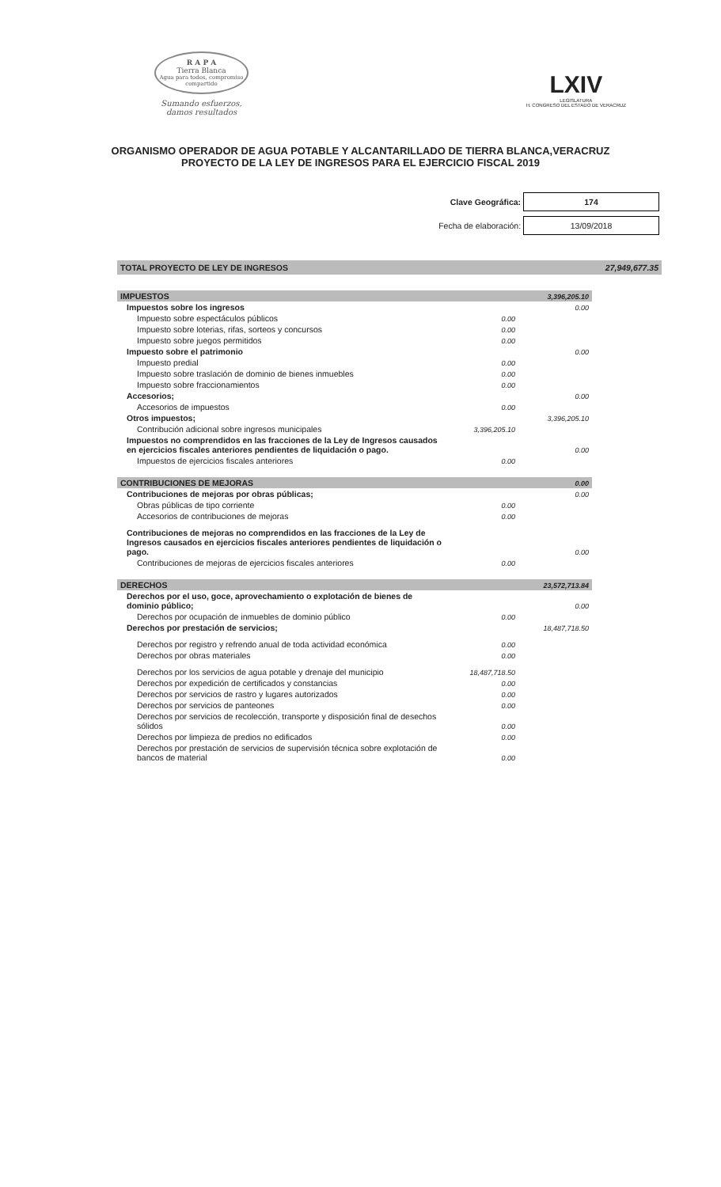R A P A
Tierra Blanca
Agua para todos, compromiso compartido
Sumando esfuerzos,
damos resultados
LXIV
LEGISLATURA
H. CONGRESO DEL ESTADO DE VERACRUZ
ORGANISMO OPERADOR DE AGUA POTABLE Y ALCANTARILLADO DE TIERRA BLANCA,VERACRUZ
PROYECTO DE LA LEY DE INGRESOS PARA EL EJERCICIO FISCAL 2019
Clave Geográfica: 174
Fecha de elaboración: 13/09/2018
TOTAL PROYECTO DE LEY DE INGRESOS 27,949,677.35
| IMPUESTOS | | 3,396,205.10 |
| Impuestos sobre los ingresos | | 0.00 |
| Impuesto sobre espectáculos públicos | 0.00 | |
| Impuesto sobre loterias, rifas, sorteos y concursos | 0.00 | |
| Impuesto sobre juegos permitidos | 0.00 | |
| Impuesto sobre el patrimonio | | 0.00 |
| Impuesto predial | 0.00 | |
| Impuesto sobre traslación de dominio de bienes inmuebles | 0.00 | |
| Impuesto sobre fraccionamientos | 0.00 | |
| Accesorios; | | 0.00 |
| Accesorios de impuestos | 0.00 | |
| Otros impuestos; | | 3,396,205.10 |
| Contribución adicional sobre ingresos municipales | 3,396,205.10 | |
| Impuestos no comprendidos en las fracciones de la Ley de Ingresos causados en ejercicios fiscales anteriores pendientes de liquidación o pago. | | 0.00 |
| Impuestos de ejercicios fiscales anteriores | 0.00 | |
| CONTRIBUCIONES DE MEJORAS | | 0.00 |
| Contribuciones de mejoras por obras públicas; | | 0.00 |
| Obras públicas de tipo corriente | 0.00 | |
| Accesorios de contribuciones de mejoras | 0.00 | |
| Contribuciones de mejoras no comprendidos en las fracciones de la Ley de Ingresos causados en ejercicios fiscales anteriores pendientes de liquidación o pago. | | 0.00 |
| Contribuciones de mejoras de ejercicios fiscales anteriores | 0.00 | |
| DERECHOS | | 23,572,713.84 |
| Derechos por el uso, goce, aprovechamiento o explotación de bienes de dominio público; | | 0.00 |
| Derechos por ocupación de inmuebles de dominio público | 0.00 | |
| Derechos por prestación de servicios; | | 18,487,718.50 |
| Derechos por registro y refrendo anual de toda actividad económica | 0.00 | |
| Derechos por obras materiales | 0.00 | |
| Derechos por los servicios de agua potable y drenaje del municipio | 18,487,718.50 | |
| Derechos por expedición de certificados y constancias | 0.00 | |
| Derechos por servicios de rastro y lugares autorizados | 0.00 | |
| Derechos por servicios de panteones | 0.00 | |
| Derechos por servicios de recolección, transporte y disposición final de desechos sólidos | 0.00 | |
| Derechos por limpieza de predios no edificados | 0.00 | |
| Derechos por prestación de servicios de supervisión técnica sobre explotación de bancos de material | 0.00 | |